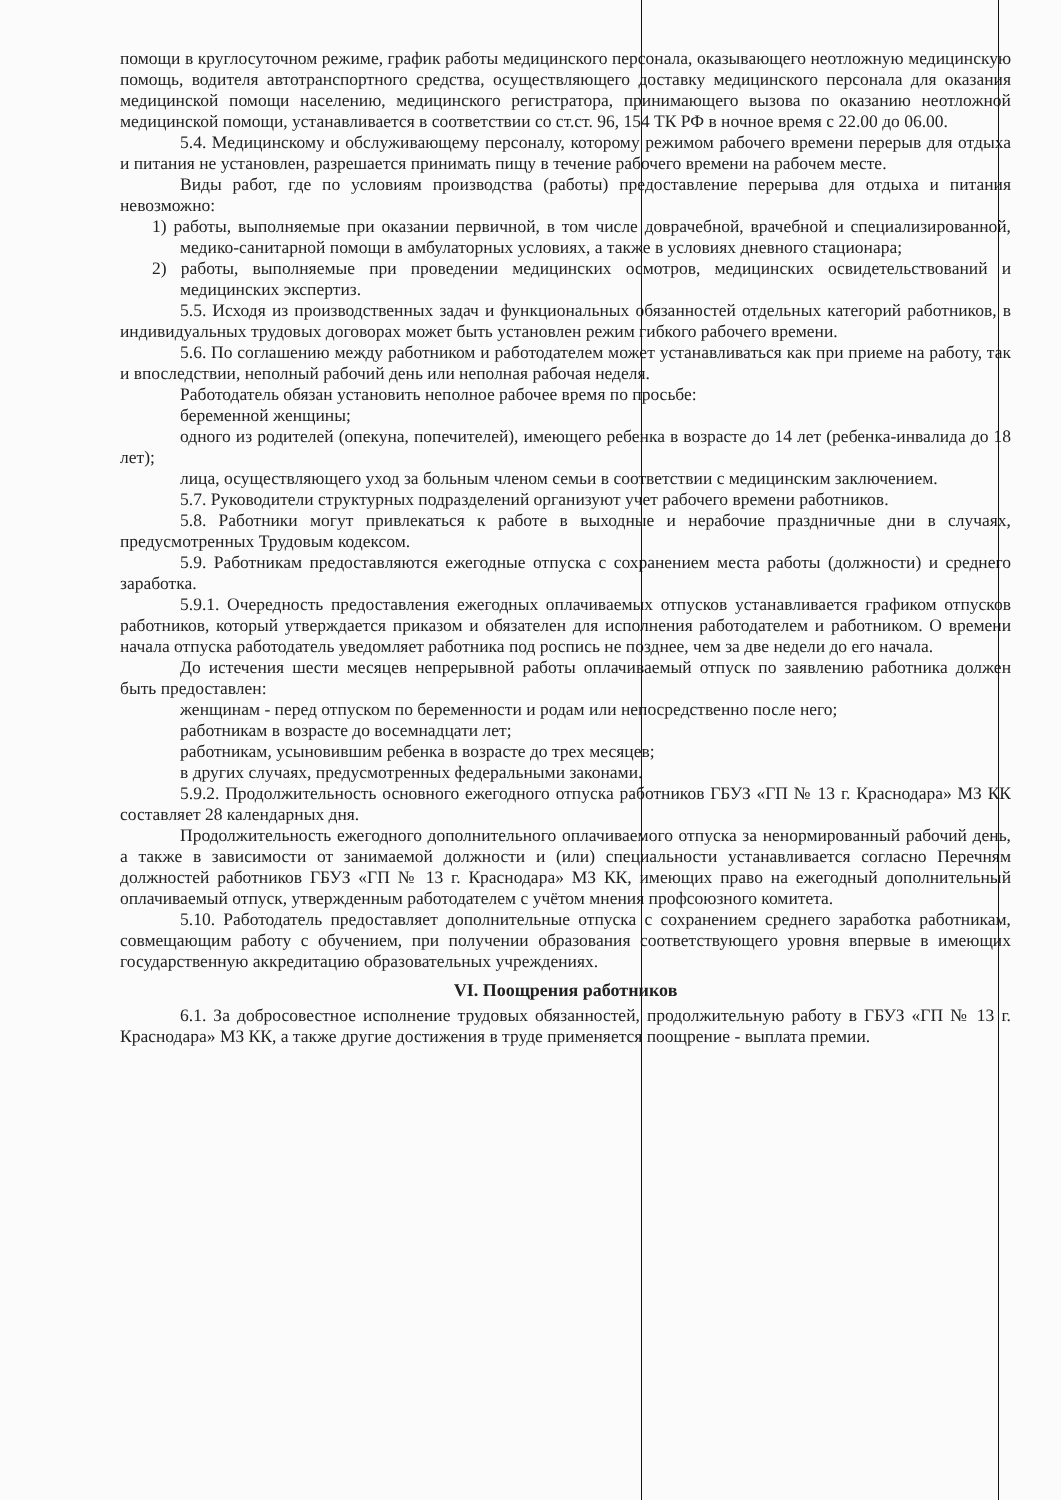помощи в круглосуточном режиме, график работы медицинского персонала, оказывающего неотложную медицинскую помощь, водителя автотранспортного средства, осуществляющего доставку медицинского персонала для оказания медицинской помощи населению, медицинского регистратора, принимающего вызова по оказанию неотложной медицинской помощи, устанавливается в соответствии со ст.ст. 96, 154 ТК РФ в ночное время с 22.00 до 06.00.
5.4. Медицинскому и обслуживающему персоналу, которому режимом рабочего времени перерыв для отдыха и питания не установлен, разрешается принимать пищу в течение рабочего времени на рабочем месте.
Виды работ, где по условиям производства (работы) предоставление перерыва для отдыха и питания невозможно:
1) работы, выполняемые при оказании первичной, в том числе доврачебной, врачебной и специализированной, медико-санитарной помощи в амбулаторных условиях, а также в условиях дневного стационара;
2) работы, выполняемые при проведении медицинских осмотров, медицинских освидетельствований и медицинских экспертиз.
5.5. Исходя из производственных задач и функциональных обязанностей отдельных категорий работников, в индивидуальных трудовых договорах может быть установлен режим гибкого рабочего времени.
5.6. По соглашению между работником и работодателем может устанавливаться как при приеме на работу, так и впоследствии, неполный рабочий день или неполная рабочая неделя.
Работодатель обязан установить неполное рабочее время по просьбе:
беременной женщины;
одного из родителей (опекуна, попечителей), имеющего ребенка в возрасте до 14 лет (ребенка-инвалида до 18 лет);
лица, осуществляющего уход за больным членом семьи в соответствии с медицинским заключением.
5.7. Руководители структурных подразделений организуют учет рабочего времени работников.
5.8. Работники могут привлекаться к работе в выходные и нерабочие праздничные дни в случаях, предусмотренных Трудовым кодексом.
5.9. Работникам предоставляются ежегодные отпуска с сохранением места работы (должности) и среднего заработка.
5.9.1. Очередность предоставления ежегодных оплачиваемых отпусков устанавливается графиком отпусков работников, который утверждается приказом и обязателен для исполнения работодателем и работником. О времени начала отпуска работодатель уведомляет работника под роспись не позднее, чем за две недели до его начала.
До истечения шести месяцев непрерывной работы оплачиваемый отпуск по заявлению работника должен быть предоставлен:
женщинам - перед отпуском по беременности и родам или непосредственно после него;
работникам в возрасте до восемнадцати лет;
работникам, усыновившим ребенка в возрасте до трех месяцев;
в других случаях, предусмотренных федеральными законами.
5.9.2. Продолжительность основного ежегодного отпуска работников ГБУЗ «ГП № 13 г. Краснодара» МЗ КК составляет 28 календарных дня.
Продолжительность ежегодного дополнительного оплачиваемого отпуска за ненормированный рабочий день, а также в зависимости от занимаемой должности и (или) специальности устанавливается согласно Перечням должностей работников ГБУЗ «ГП № 13 г. Краснодара» МЗ КК, имеющих право на ежегодный дополнительный оплачиваемый отпуск, утвержденным работодателем с учётом мнения профсоюзного комитета.
5.10. Работодатель предоставляет дополнительные отпуска с сохранением среднего заработка работникам, совмещающим работу с обучением, при получении образования соответствующего уровня впервые в имеющих государственную аккредитацию образовательных учреждениях.
VI. Поощрения работников
6.1. За добросовестное исполнение трудовых обязанностей, продолжительную работу в ГБУЗ «ГП № 13 г. Краснодара» МЗ КК, а также другие достижения в труде применяется поощрение - выплата премии.